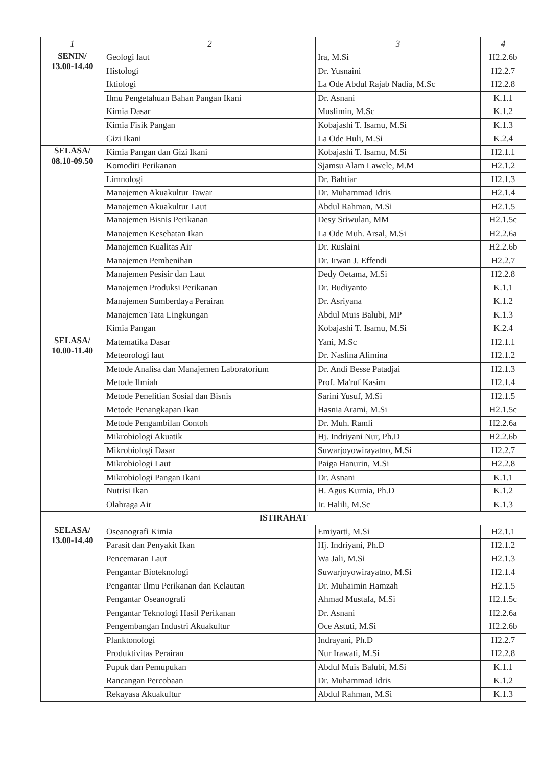| 1 | 2 | 3 | 4 |
| --- | --- | --- | --- |
| SENIN/ 13.00-14.40 | Geologi laut | Ira, M.Si | H2.2.6b |
| | Histologi | Dr. Yusnaini | H2.2.7 |
| | Iktiologi | La Ode Abdul Rajab Nadia, M.Sc | H2.2.8 |
| | Ilmu Pengetahuan Bahan Pangan Ikani | Dr. Asnani | K.1.1 |
| | Kimia Dasar | Muslimin, M.Sc | K.1.2 |
| | Kimia Fisik Pangan | Kobajashi T. Isamu, M.Si | K.1.3 |
| | Gizi Ikani | La Ode Huli, M.Si | K.2.4 |
| SELASA/ 08.10-09.50 | Kimia Pangan dan Gizi Ikani | Kobajashi T. Isamu, M.Si | H2.1.1 |
| | Komoditi Perikanan | Sjamsu Alam Lawele, M.M | H2.1.2 |
| | Limnologi | Dr. Bahtiar | H2.1.3 |
| | Manajemen Akuakultur Tawar | Dr. Muhammad Idris | H2.1.4 |
| | Manajemen Akuakultur Laut | Abdul Rahman, M.Si | H2.1.5 |
| | Manajemen Bisnis Perikanan | Desy Sriwulan, MM | H2.1.5c |
| | Manajemen Kesehatan Ikan | La Ode Muh. Arsal, M.Si | H2.2.6a |
| | Manajemen Kualitas Air | Dr. Ruslaini | H2.2.6b |
| | Manajemen Pembenihan | Dr. Irwan J. Effendi | H2.2.7 |
| | Manajemen Pesisir dan Laut | Dedy Oetama, M.Si | H2.2.8 |
| | Manajemen Produksi Perikanan | Dr. Budiyanto | K.1.1 |
| | Manajemen Sumberdaya Perairan | Dr. Asriyana | K.1.2 |
| | Manajemen Tata Lingkungan | Abdul Muis Balubi, MP | K.1.3 |
| | Kimia Pangan | Kobajashi T. Isamu, M.Si | K.2.4 |
| SELASA/ 10.00-11.40 | Matematika Dasar | Yani, M.Sc | H2.1.1 |
| | Meteorologi laut | Dr. Naslina Alimina | H2.1.2 |
| | Metode Analisa dan Manajemen Laboratorium | Dr. Andi Besse Patadjai | H2.1.3 |
| | Metode Ilmiah | Prof. Ma'ruf Kasim | H2.1.4 |
| | Metode Penelitian Sosial dan Bisnis | Sarini Yusuf, M.Si | H2.1.5 |
| | Metode Penangkapan Ikan | Hasnia Arami, M.Si | H2.1.5c |
| | Metode Pengambilan Contoh | Dr. Muh. Ramli | H2.2.6a |
| | Mikrobiologi Akuatik | Hj. Indriyani Nur, Ph.D | H2.2.6b |
| | Mikrobiologi Dasar | Suwarjoyowirayatno, M.Si | H2.2.7 |
| | Mikrobiologi Laut | Paiga Hanurin, M.Si | H2.2.8 |
| | Mikrobiologi Pangan Ikani | Dr. Asnani | K.1.1 |
| | Nutrisi Ikan | H. Agus Kurnia, Ph.D | K.1.2 |
| | Olahraga Air | Ir. Halili, M.Sc | K.1.3 |
| ISTIRAHAT | | | |
| SELASA/ 13.00-14.40 | Oseanografi Kimia | Emiyarti, M.Si | H2.1.1 |
| | Parasit dan Penyakit Ikan | Hj. Indriyani, Ph.D | H2.1.2 |
| | Pencemaran Laut | Wa Jali, M.Si | H2.1.3 |
| | Pengantar Bioteknologi | Suwarjoyowirayatno, M.Si | H2.1.4 |
| | Pengantar Ilmu Perikanan dan Kelautan | Dr. Muhaimin Hamzah | H2.1.5 |
| | Pengantar Oseanografi | Ahmad Mustafa, M.Si | H2.1.5c |
| | Pengantar Teknologi Hasil Perikanan | Dr. Asnani | H2.2.6a |
| | Pengembangan Industri Akuakultur | Oce Astuti, M.Si | H2.2.6b |
| | Planktonologi | Indrayani, Ph.D | H2.2.7 |
| | Produktivitas Perairan | Nur Irawati, M.Si | H2.2.8 |
| | Pupuk dan Pemupukan | Abdul Muis Balubi, M.Si | K.1.1 |
| | Rancangan Percobaan | Dr. Muhammad Idris | K.1.2 |
| | Rekayasa Akuakultur | Abdul Rahman, M.Si | K.1.3 |